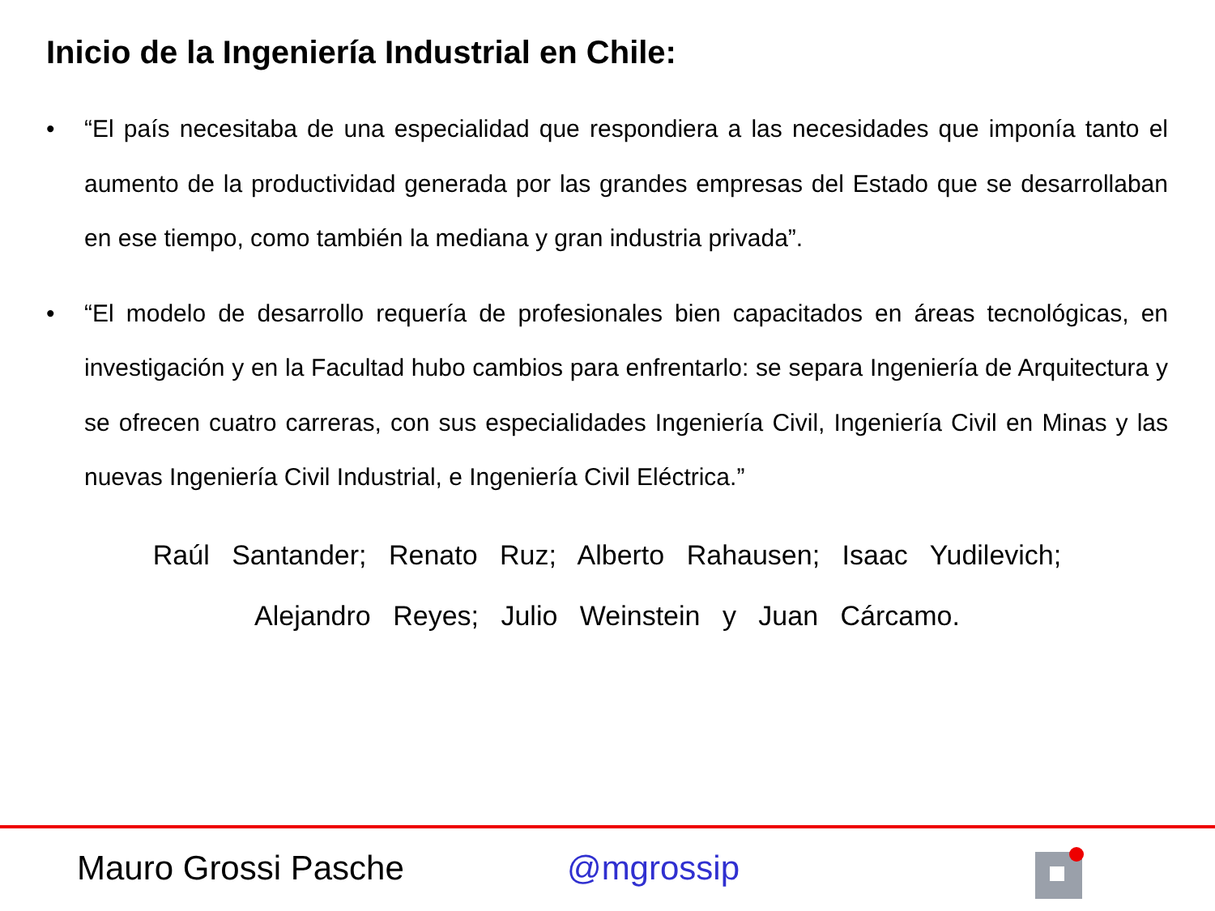Inicio de la Ingeniería Industrial en Chile:
• “El país necesitaba de una especialidad que respondiera a las necesidades que imponía tanto el aumento de la productividad generada por las grandes empresas del Estado que se desarrollaban en ese tiempo, como también la mediana y gran industria privada”.
• “El modelo de desarrollo requería de profesionales bien capacitados en áreas tecnológicas, en investigación y en la Facultad hubo cambios para enfrentarlo: se separa Ingeniería de Arquitectura y se ofrecen cuatro carreras, con sus especialidades Ingeniería Civil, Ingeniería Civil en Minas y las nuevas Ingeniería Civil Industrial, e Ingeniería Civil Eléctrica.”
Raúl Santander; Renato Ruz; Alberto Rahausen; Isaac Yudilevich;
Alejandro Reyes; Julio Weinstein y Juan Cárcamo.
Mauro Grossi Pasche @mgrossip